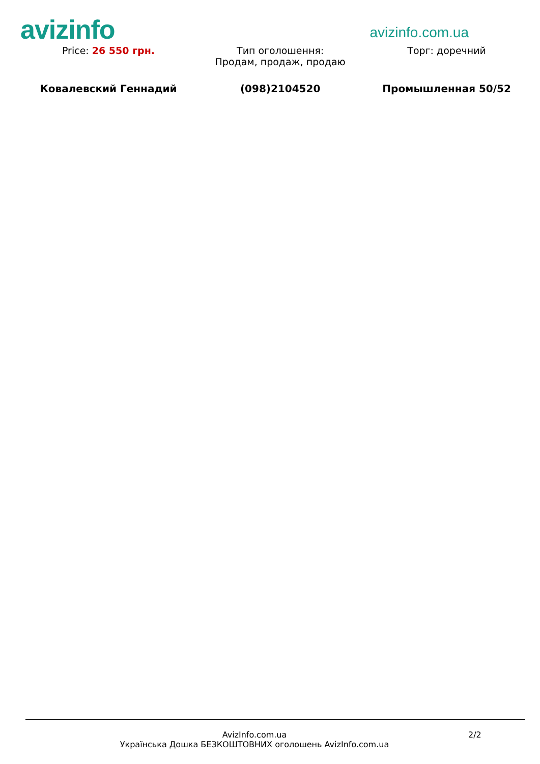avizinfo
avizinfo.com.ua
| Price: 26 550 грн. | Тип оголошення: Продам, продаж, продаю | Торг: доречний |
| Ковалевский Геннадий | (098)2104520 | Промышленная 50/52 |
AvizInfo.com.ua
Українська Дошка БЕЗКОШТОВНИХ оголошень AvizInfo.com.ua
2/2